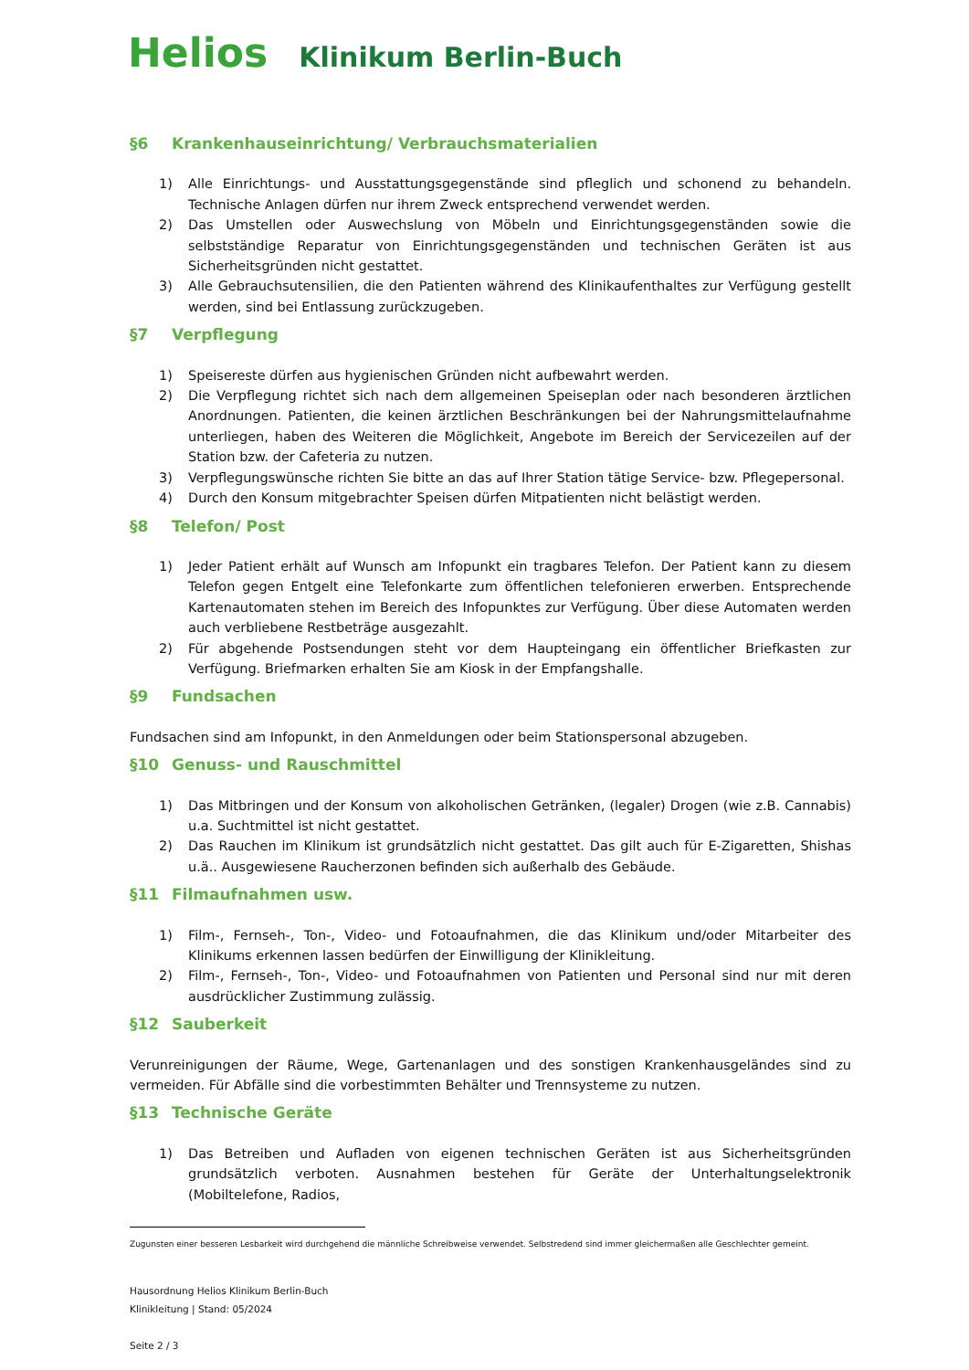Helios Klinikum Berlin-Buch
§6 Krankenhauseinrichtung/ Verbrauchsmaterialien
1) Alle Einrichtungs- und Ausstattungsgegenstände sind pfleglich und schonend zu behandeln. Technische Anlagen dürfen nur ihrem Zweck entsprechend verwendet werden.
2) Das Umstellen oder Auswechslung von Möbeln und Einrichtungsgegenständen sowie die selbstständige Reparatur von Einrichtungsgegenständen und technischen Geräten ist aus Sicherheitsgründen nicht gestattet.
3) Alle Gebrauchsutensilien, die den Patienten während des Klinikaufenthaltes zur Verfügung gestellt werden, sind bei Entlassung zurückzugeben.
§7 Verpflegung
1) Speisereste dürfen aus hygienischen Gründen nicht aufbewahrt werden.
2) Die Verpflegung richtet sich nach dem allgemeinen Speiseplan oder nach besonderen ärztlichen Anordnungen. Patienten, die keinen ärztlichen Beschränkungen bei der Nahrungsmittelaufnahme unterliegen, haben des Weiteren die Möglichkeit, Angebote im Bereich der Servicezeilen auf der Station bzw. der Cafeteria zu nutzen.
3) Verpflegungswünsche richten Sie bitte an das auf Ihrer Station tätige Service- bzw. Pflegepersonal.
4) Durch den Konsum mitgebrachter Speisen dürfen Mitpatienten nicht belästigt werden.
§8 Telefon/ Post
1) Jeder Patient erhält auf Wunsch am Infopunkt ein tragbares Telefon. Der Patient kann zu diesem Telefon gegen Entgelt eine Telefonkarte zum öffentlichen telefonieren erwerben. Entsprechende Kartenautomaten stehen im Bereich des Infopunktes zur Verfügung. Über diese Automaten werden auch verbliebene Restbeträge ausgezahlt.
2) Für abgehende Postsendungen steht vor dem Haupteingang ein öffentlicher Briefkasten zur Verfügung. Briefmarken erhalten Sie am Kiosk in der Empfangshalle.
§9 Fundsachen
Fundsachen sind am Infopunkt, in den Anmeldungen oder beim Stationspersonal abzugeben.
§10 Genuss- und Rauschmittel
1) Das Mitbringen und der Konsum von alkoholischen Getränken, (legaler) Drogen (wie z.B. Cannabis) u.a. Suchtmittel ist nicht gestattet.
2) Das Rauchen im Klinikum ist grundsätzlich nicht gestattet. Das gilt auch für E-Zigaretten, Shishas u.ä.. Ausgewiesene Raucherzonen befinden sich außerhalb des Gebäude.
§11 Filmaufnahmen usw.
1) Film-, Fernseh-, Ton-, Video- und Fotoaufnahmen, die das Klinikum und/oder Mitarbeiter des Klinikums erkennen lassen bedürfen der Einwilligung der Klinikleitung.
2) Film-, Fernseh-, Ton-, Video- und Fotoaufnahmen von Patienten und Personal sind nur mit deren ausdrücklicher Zustimmung zulässig.
§12 Sauberkeit
Verunreinigungen der Räume, Wege, Gartenanlagen und des sonstigen Krankenhausgeländes sind zu vermeiden. Für Abfälle sind die vorbestimmten Behälter und Trennsysteme zu nutzen.
§13 Technische Geräte
1) Das Betreiben und Aufladen von eigenen technischen Geräten ist aus Sicherheitsgründen grundsätzlich verboten. Ausnahmen bestehen für Geräte der Unterhaltungselektronik (Mobiltelefone, Radios,
Zugunsten einer besseren Lesbarkeit wird durchgehend die männliche Schreibweise verwendet. Selbstredend sind immer gleichermaßen alle Geschlechter gemeint.
Hausordnung Helios Klinikum Berlin-Buch
Klinikleitung | Stand: 05/2024
Seite 2 / 3